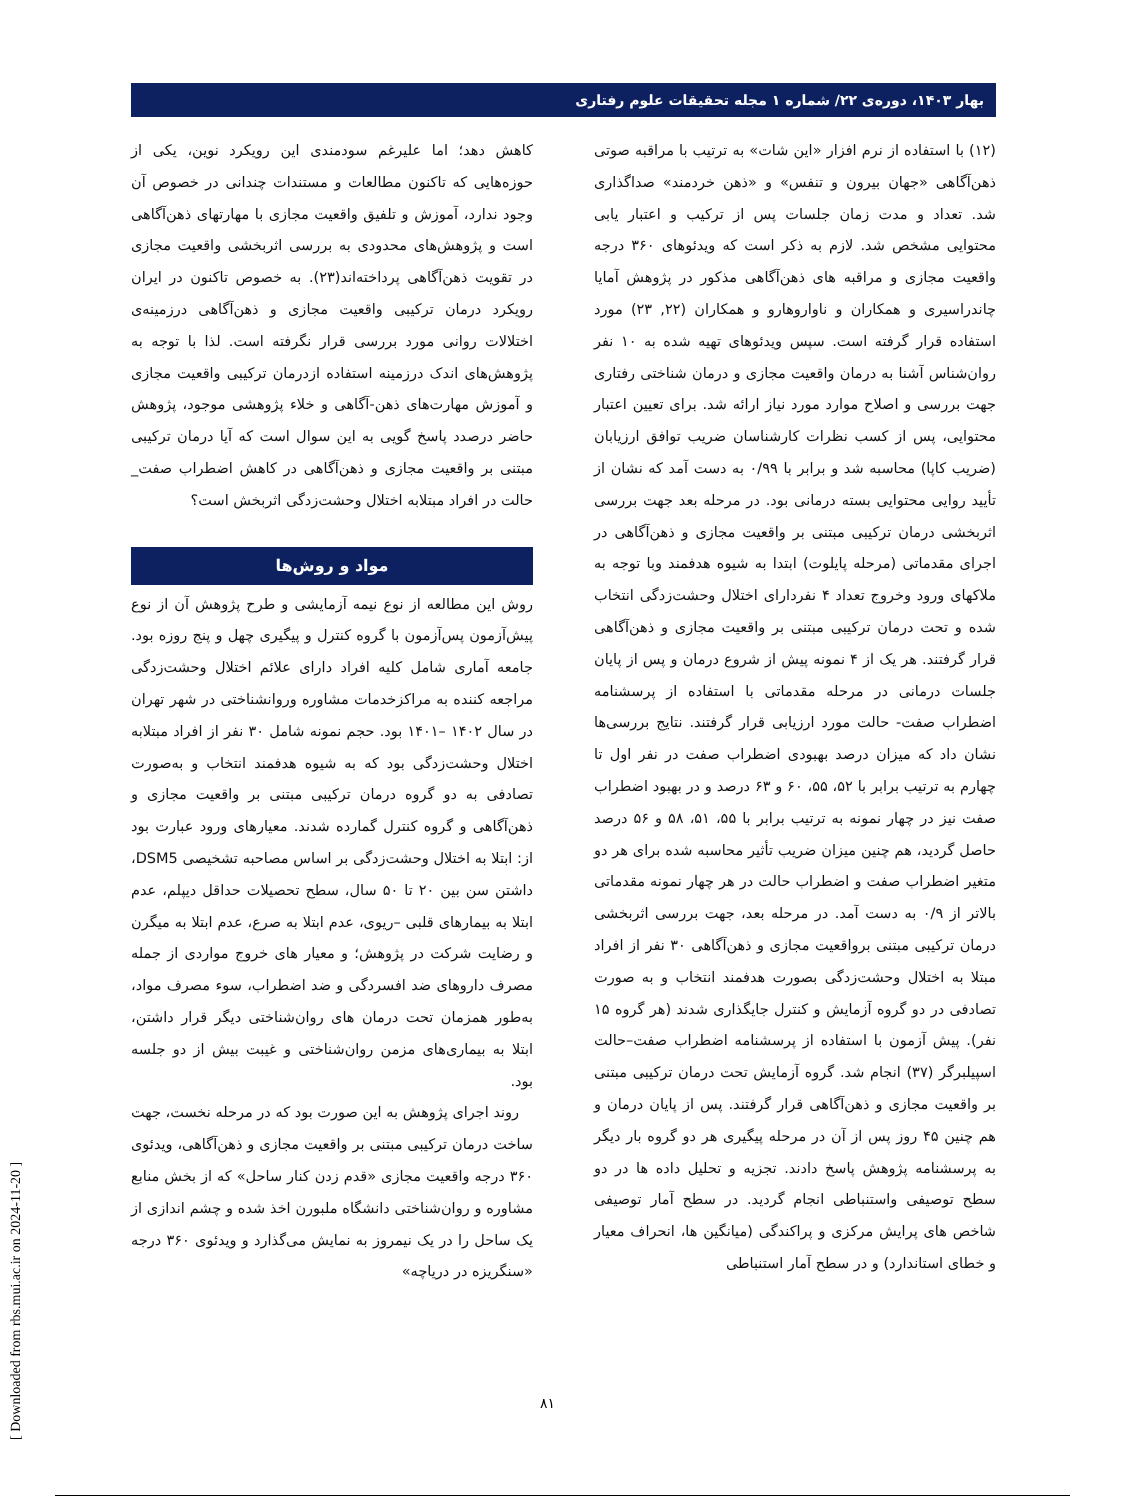بهار ۱۴۰۳، دوره‌ی ۲۲/ شماره ۱ مجله تحقیقات علوم رفتاری
کاهش دهد؛ اما علیرغم سودمندی این رویکرد نوین، یکی از حوزه‌هایی که تاکنون مطالعات و مستندات چندانی در خصوص آن وجود ندارد، آموزش و تلفیق واقعیت مجازی با مهارتهای ذهن‌آگاهی است و پژوهش‌های محدودی به بررسی اثربخشی واقعیت مجازی در تقویت ذهن‌آگاهی پرداخته‌اند(۲۳). به خصوص تاکنون در ایران رویکرد درمان ترکیبی واقعیت مجازی و ذهن‌آگاهی درزمینه‌ی اختلالات روانی مورد بررسی قرار نگرفته است. لذا با توجه به پژوهش‌های اندک درزمینه استفاده ازدرمان ترکیبی واقعیت مجازی و آموزش مهارت‌های ذهن-آگاهی و خلاء پژوهشی موجود، پژوهش حاضر درصدد پاسخ گویی به این سوال است که آیا درمان ترکیبی مبتنی بر واقعیت مجازی و ذهن‌آگاهی در کاهش اضطراب صفت_ حالت در افراد مبتلابه اختلال وحشت‌زدگی اثربخش است؟
مواد و روش‌ها
روش این مطالعه از نوع نیمه آزمایشی و طرح پژوهش آن از نوع پیش‌آزمون پس‌آزمون با گروه کنترل و پیگیری چهل و پنج روزه بود. جامعه آماری شامل کلیه افراد دارای علائم اختلال وحشت‌زدگی مراجعه کننده به مراکزخدمات مشاوره وروانشناختی در شهر تهران در سال ۱۴۰۲ –۱۴۰۱ بود. حجم نمونه شامل ۳۰ نفر از افراد مبتلابه اختلال وحشت‌زدگی بود که به شیوه هدفمند انتخاب و به‌صورت تصادفی به دو گروه درمان ترکیبی مبتنی بر واقعیت مجازی و ذهن‌آگاهی و گروه کنترل گمارده شدند. معیارهای ورود عبارت بود از: ابتلا به اختلال وحشت‌زدگی بر اساس مصاحبه تشخیصی DSM5، داشتن سن بین ۲۰ تا ۵۰ سال، سطح تحصیلات حداقل دیپلم، عدم ابتلا به بیمارهای قلبی –ریوی، عدم ابتلا به صرع، عدم ابتلا به میگرن و رضایت شرکت در پژوهش؛ و معیار های خروج مواردی از جمله مصرف داروهای ضد افسردگی و ضد اضطراب، سوء مصرف مواد، به‌طور همزمان تحت درمان های روان‌شناختی دیگر قرار داشتن، ابتلا به بیماری‌های مزمن روان‌شناختی و غیبت بیش از دو جلسه بود.
روند اجرای پژوهش به این صورت بود که در مرحله نخست، جهت ساخت درمان ترکیبی مبتنی بر واقعیت مجازی و ذهن‌آگاهی، ویدئوی ۳۶۰ درجه واقعیت مجازی «قدم زدن کنار ساحل» که از بخش منابع مشاوره و روان‌شناختی دانشگاه ملبورن اخذ شده و چشم اندازی از یک ساحل را در یک نیمروز به نمایش می‌گذارد و ویدئوی ۳۶۰ درجه «سنگریزه در دریاچه»
(۱۲) با استفاده از نرم افزار «این شات» به ترتیب با مراقبه صوتی ذهن‌آگاهی «جهان بیرون و تنفس» و «ذهن خردمند» صداگذاری شد. تعداد و مدت زمان جلسات پس از ترکیب و اعتبار یابی محتوایی مشخص شد. لازم به ذکر است که ویدئوهای ۳۶۰ درجه واقعیت مجازی و مراقبه های ذهن‌آگاهی مذکور در پژوهش آمایا چاندراسیری و همکاران و ناواروهارو و همکاران (۲۲, ۲۳) مورد استفاده قرار گرفته است. سپس ویدئوهای تهیه شده به ۱۰ نفر روان‌شناس آشنا به درمان واقعیت مجازی و درمان شناختی رفتاری جهت بررسی و اصلاح موارد مورد نیاز ارائه شد. برای تعیین اعتبار محتوایی، پس از کسب نظرات کارشناسان ضریب توافق ارزیابان (ضریب کاپا) محاسبه شد و برابر با ۰/۹۹ به دست آمد که نشان از تأیید روایی محتوایی بسته درمانی بود. در مرحله بعد جهت بررسی اثربخشی درمان ترکیبی مبتنی بر واقعیت مجازی و ذهن‌آگاهی در اجرای مقدماتی (مرحله پایلوت) ابتدا به شیوه هدفمند وبا توجه به ملاکهای ورود وخروج تعداد ۴ نفردارای اختلال وحشت‌زدگی انتخاب شده و تحت درمان ترکیبی مبتنی بر واقعیت مجازی و ذهن‌آگاهی قرار گرفتند. هر یک از ۴ نمونه پیش از شروع درمان و پس از پایان جلسات درمانی در مرحله مقدماتی با استفاده از پرسشنامه اضطراب صفت- حالت مورد ارزیابی قرار گرفتند. نتایج بررسی‌ها نشان داد که میزان درصد بهبودی اضطراب صفت در نفر اول تا چهارم به ترتیب برابر با ۵۲، ۵۵، ۶۰ و ۶۳ درصد و در بهبود اضطراب صفت نیز در چهار نمونه به ترتیب برابر با ۵۵، ۵۱، ۵۸ و ۵۶ درصد حاصل گردید، هم چنین میزان ضریب تأثیر محاسبه شده برای هر دو متغیر اضطراب صفت و اضطراب حالت در هر چهار نمونه مقدماتی بالاتر از ۰/۹ به دست آمد. در مرحله بعد، جهت بررسی اثربخشی درمان ترکیبی مبتنی برواقعیت مجازی و ذهن‌آگاهی ۳۰ نفر از افراد مبتلا به اختلال وحشت‌زدگی بصورت هدفمند انتخاب و به صورت تصادفی در دو گروه آزمایش و کنترل جایگذاری شدند (هر گروه ۱۵ نفر). پیش آزمون با استفاده از پرسشنامه اضطراب صفت–حالت اسپیلبرگر (۳۷) انجام شد. گروه آزمایش تحت درمان ترکیبی مبتنی بر واقعیت مجازی و ذهن‌آگاهی قرار گرفتند. پس از پایان درمان و هم چنین ۴۵ روز پس از آن در مرحله پیگیری هر دو گروه بار دیگر به پرسشنامه پژوهش پاسخ دادند. تجزیه و تحلیل داده ها در دو سطح توصیفی واستنباطی انجام گردید. در سطح آمار توصیفی شاخص های پرایش مرکزی و پراکندگی (میانگین ها، انحراف معیار و خطای استاندارد) و در سطح آمار استنباطی
۸۱
[ Downloaded from rbs.mui.ac.ir on 2024-11-20 ]